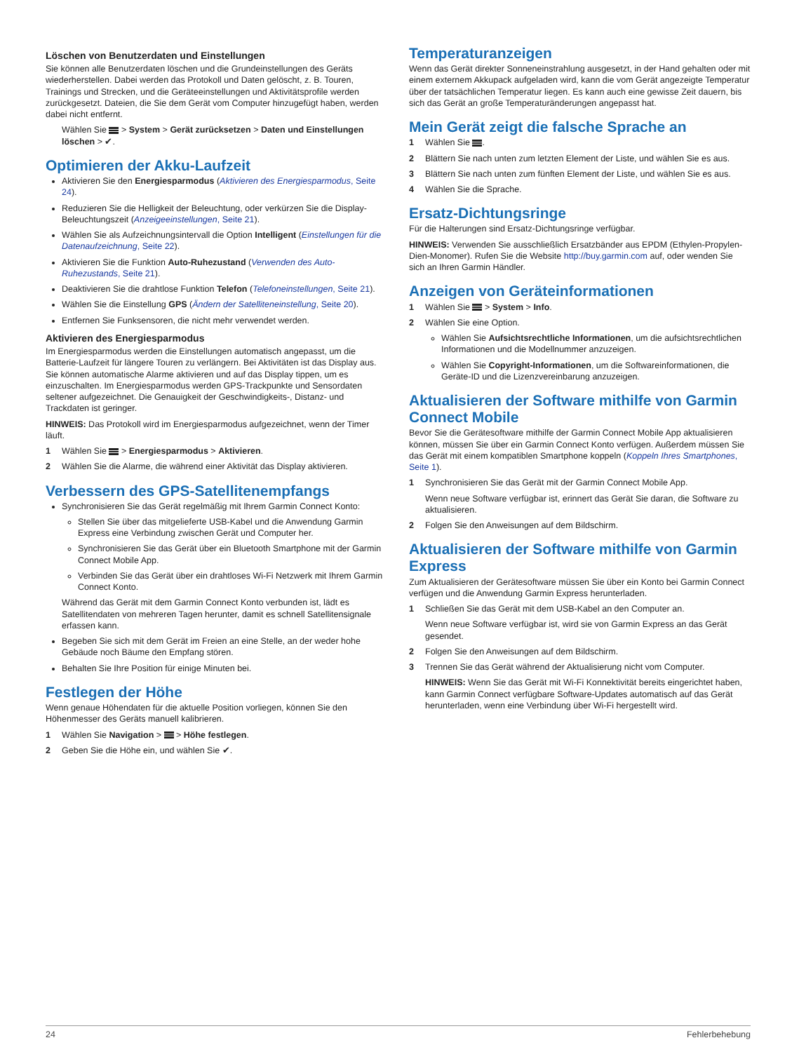Löschen von Benutzerdaten und Einstellungen
Sie können alle Benutzerdaten löschen und die Grundeinstellungen des Geräts wiederherstellen. Dabei werden das Protokoll und Daten gelöscht, z. B. Touren, Trainings und Strecken, und die Geräteeinstellungen und Aktivitätsprofile werden zurückgesetzt. Dateien, die Sie dem Gerät vom Computer hinzugefügt haben, werden dabei nicht entfernt.
Wählen Sie > System > Gerät zurücksetzen > Daten und Einstellungen löschen > ✔.
Optimieren der Akku-Laufzeit
Aktivieren Sie den Energiesparmodus (Aktivieren des Energiesparmodus, Seite 24).
Reduzieren Sie die Helligkeit der Beleuchtung, oder verkürzen Sie die Display-Beleuchtungszeit (Anzeigeeinstellungen, Seite 21).
Wählen Sie als Aufzeichnungsintervall die Option Intelligent (Einstellungen für die Datenaufzeichnung, Seite 22).
Aktivieren Sie die Funktion Auto-Ruhezustand (Verwenden des Auto-Ruhezustands, Seite 21).
Deaktivieren Sie die drahtlose Funktion Telefon (Telefoneinstellungen, Seite 21).
Wählen Sie die Einstellung GPS (Ändern der Satelliteneinstellung, Seite 20).
Entfernen Sie Funksensoren, die nicht mehr verwendet werden.
Aktivieren des Energiesparmodus
Im Energiesparmodus werden die Einstellungen automatisch angepasst, um die Batterie-Laufzeit für längere Touren zu verlängern. Bei Aktivitäten ist das Display aus. Sie können automatische Alarme aktivieren und auf das Display tippen, um es einzuschalten. Im Energiesparmodus werden GPS-Trackpunkte und Sensordaten seltener aufgezeichnet. Die Genauigkeit der Geschwindigkeits-, Distanz- und Trackdaten ist geringer.
HINWEIS: Das Protokoll wird im Energiesparmodus aufgezeichnet, wenn der Timer läuft.
1 Wählen Sie > Energiesparmodus > Aktivieren.
2 Wählen Sie die Alarme, die während einer Aktivität das Display aktivieren.
Verbessern des GPS-Satellitenempfangs
Synchronisieren Sie das Gerät regelmäßig mit Ihrem Garmin Connect Konto:
Stellen Sie über das mitgelieferte USB-Kabel und die Anwendung Garmin Express eine Verbindung zwischen Gerät und Computer her.
Synchronisieren Sie das Gerät über ein Bluetooth Smartphone mit der Garmin Connect Mobile App.
Verbinden Sie das Gerät über ein drahtloses Wi‑Fi Netzwerk mit Ihrem Garmin Connect Konto.
Während das Gerät mit dem Garmin Connect Konto verbunden ist, lädt es Satellitendaten von mehreren Tagen herunter, damit es schnell Satellitensignale erfassen kann.
Begeben Sie sich mit dem Gerät im Freien an eine Stelle, an der weder hohe Gebäude noch Bäume den Empfang stören.
Behalten Sie Ihre Position für einige Minuten bei.
Festlegen der Höhe
Wenn genaue Höhendaten für die aktuelle Position vorliegen, können Sie den Höhenmesser des Geräts manuell kalibrieren.
1 Wählen Sie Navigation > > Höhe festlegen.
2 Geben Sie die Höhe ein, und wählen Sie ✔.
Temperaturanzeigen
Wenn das Gerät direkter Sonneneinstrahlung ausgesetzt, in der Hand gehalten oder mit einem externem Akkupack aufgeladen wird, kann die vom Gerät angezeigte Temperatur über der tatsächlichen Temperatur liegen. Es kann auch eine gewisse Zeit dauern, bis sich das Gerät an große Temperaturänderungen angepasst hat.
Mein Gerät zeigt die falsche Sprache an
1 Wählen Sie .
2 Blättern Sie nach unten zum letzten Element der Liste, und wählen Sie es aus.
3 Blättern Sie nach unten zum fünften Element der Liste, und wählen Sie es aus.
4 Wählen Sie die Sprache.
Ersatz-Dichtungsringe
Für die Halterungen sind Ersatz-Dichtungsringe verfügbar.
HINWEIS: Verwenden Sie ausschließlich Ersatzbänder aus EPDM (Ethylen-Propylen-Dien-Monomer). Rufen Sie die Website http://buy.garmin.com auf, oder wenden Sie sich an Ihren Garmin Händler.
Anzeigen von Geräteinformationen
1 Wählen Sie > System > Info.
2 Wählen Sie eine Option.
Wählen Sie Aufsichtsrechtliche Informationen, um die aufsichtsrechtlichen Informationen und die Modellnummer anzuzeigen.
Wählen Sie Copyright-Informationen, um die Softwareinformationen, die Geräte-ID und die Lizenzvereinbarung anzuzeigen.
Aktualisieren der Software mithilfe von Garmin Connect Mobile
Bevor Sie die Gerätesoftware mithilfe der Garmin Connect Mobile App aktualisieren können, müssen Sie über ein Garmin Connect Konto verfügen. Außerdem müssen Sie das Gerät mit einem kompatiblen Smartphone koppeln (Koppeln Ihres Smartphones, Seite 1).
1 Synchronisieren Sie das Gerät mit der Garmin Connect Mobile App.
Wenn neue Software verfügbar ist, erinnert das Gerät Sie daran, die Software zu aktualisieren.
2 Folgen Sie den Anweisungen auf dem Bildschirm.
Aktualisieren der Software mithilfe von Garmin Express
Zum Aktualisieren der Gerätesoftware müssen Sie über ein Konto bei Garmin Connect verfügen und die Anwendung Garmin Express herunterladen.
1 Schließen Sie das Gerät mit dem USB-Kabel an den Computer an.
Wenn neue Software verfügbar ist, wird sie von Garmin Express an das Gerät gesendet.
2 Folgen Sie den Anweisungen auf dem Bildschirm.
3 Trennen Sie das Gerät während der Aktualisierung nicht vom Computer.
HINWEIS: Wenn Sie das Gerät mit Wi‑Fi Konnektivität bereits eingerichtet haben, kann Garmin Connect verfügbare Software-Updates automatisch auf das Gerät herunterladen, wenn eine Verbindung über Wi‑Fi hergestellt wird.
24 Fehlerbehebung